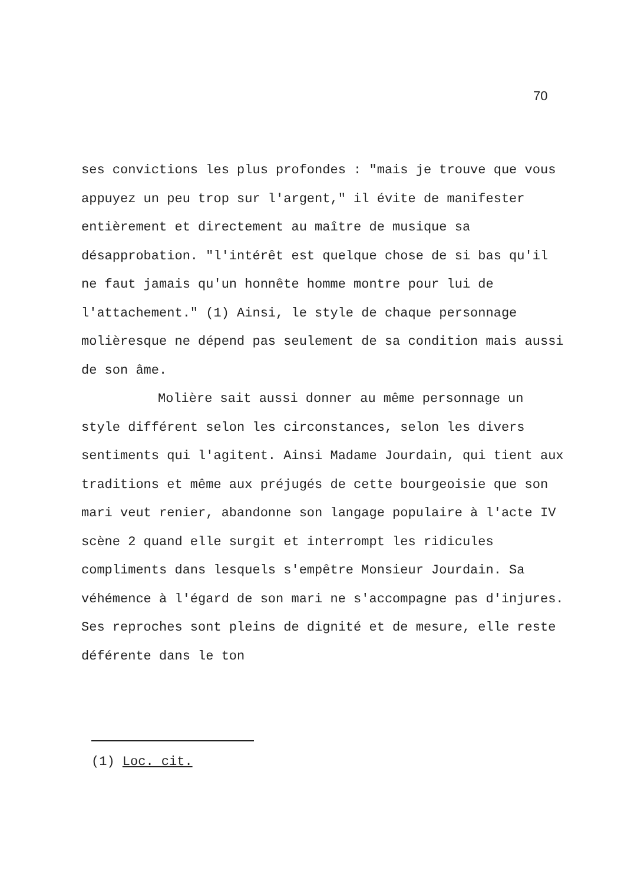70
ses convictions les plus profondes : "mais je trouve que vous appuyez un peu trop sur l'argent," il évite de manifester entièrement et directement au maître de musique sa désapprobation. "l'intérêt est quelque chose de si bas qu'il ne faut jamais qu'un honnête homme montre pour lui de l'attachement." (1) Ainsi, le style de chaque personnage molièresque ne dépend pas seulement de sa condition mais aussi de son âme.
Molière sait aussi donner au même personnage un style différent selon les circonstances, selon les divers sentiments qui l'agitent. Ainsi Madame Jourdain, qui tient aux traditions et même aux préjugés de cette bourgeoisie que son mari veut renier, abandonne son langage populaire à l'acte IV scène 2 quand elle surgit et interrompt les ridicules compliments dans lesquels s'empêtre Monsieur Jourdain. Sa véhémence à l'égard de son mari ne s'accompagne pas d'injures. Ses reproches sont pleins de dignité et de mesure, elle reste déférente dans le ton
(1) Loc. cit.